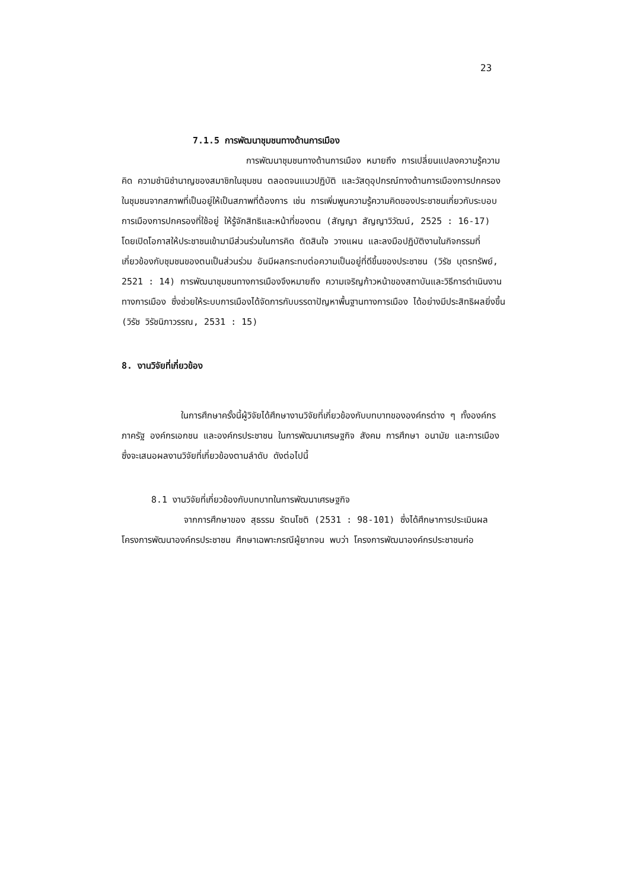23
7.1.5 การพัฒนาชุมชนทางด้านการเมือง
การพัฒนาชุมชนทางด้านการเมือง หมายถึง การเปลี่ยนแปลงความรู้ความคิด ความชำนิชำนาญของสมาชิกในชุมชน ตลอดจนแนวปฏิบัติ และวัสดุอุปกรณ์ทางด้านการเมืองการปกครองในชุมชนจากสภาพที่เป็นอยู่ให้เป็นสภาพที่ต้องการ เช่น การเพิ่มพูนความรู้ความคิดของประชาชนเกี่ยวกับระบอบการเมืองการปกครองที่ใช้อยู่ ให้รู้จักสิทธิและหน้าที่ของตน (สัญญา สัญญาวิวัฒน์, 2525 : 16-17) โดยเปิดโอกาสให้ประชาชนเข้ามามีส่วนร่วมในการคิด ตัดสินใจ วางแผน และลงมือปฏิบัติงานในกิจกรรมที่เกี่ยวข้องกับชุมชนของตนเป็นส่วนร่วม อันมีผลกระทบต่อความเป็นอยู่ที่ดีขึ้นของประชาชน (วิรัช บุตรทรัพย์, 2521 : 14) การพัฒนาชุมชนทางการเมืองจึงหมายถึง ความเจริญก้าวหน้าของสถาบันและวิธีการดำเนินงานทางการเมือง ซึ่งช่วยให้ระบบการเมืองได้จัดการกับบรรดาปัญหาพื้นฐานทางการเมือง ได้อย่างมีประสิทธิผลยิ่งขึ้น (วิรัช วิรัชนิภาวรรณ, 2531 : 15)
8. งานวิจัยที่เกี่ยวข้อง
ในการศึกษาครั้งนี้ผู้วิจัยได้ศึกษางานวิจัยที่เกี่ยวข้องกับบทบาทขององค์กรต่าง ๆ ทั้งองค์กรภาครัฐ องค์กรเอกชน และองค์กรประชาชน ในการพัฒนาเศรษฐกิจ สังคม การศึกษา อนามัย และการเมือง ซึ่งจะเสนอผลงานวิจัยที่เกี่ยวข้องตามลำดับ ดังต่อไปนี้
8.1 งานวิจัยที่เกี่ยวข้องกับบทบาทในการพัฒนาเศรษฐกิจ
จากการศึกษาของ สุธรรม รัตนโชติ (2531 : 98-101) ซึ่งได้ศึกษาการประเมินผลโครงการพัฒนาองค์กรประชาชน ศึกษาเฉพาะกรณีผู้ยากจน พบว่า โครงการพัฒนาองค์กรประชาชนก่อ